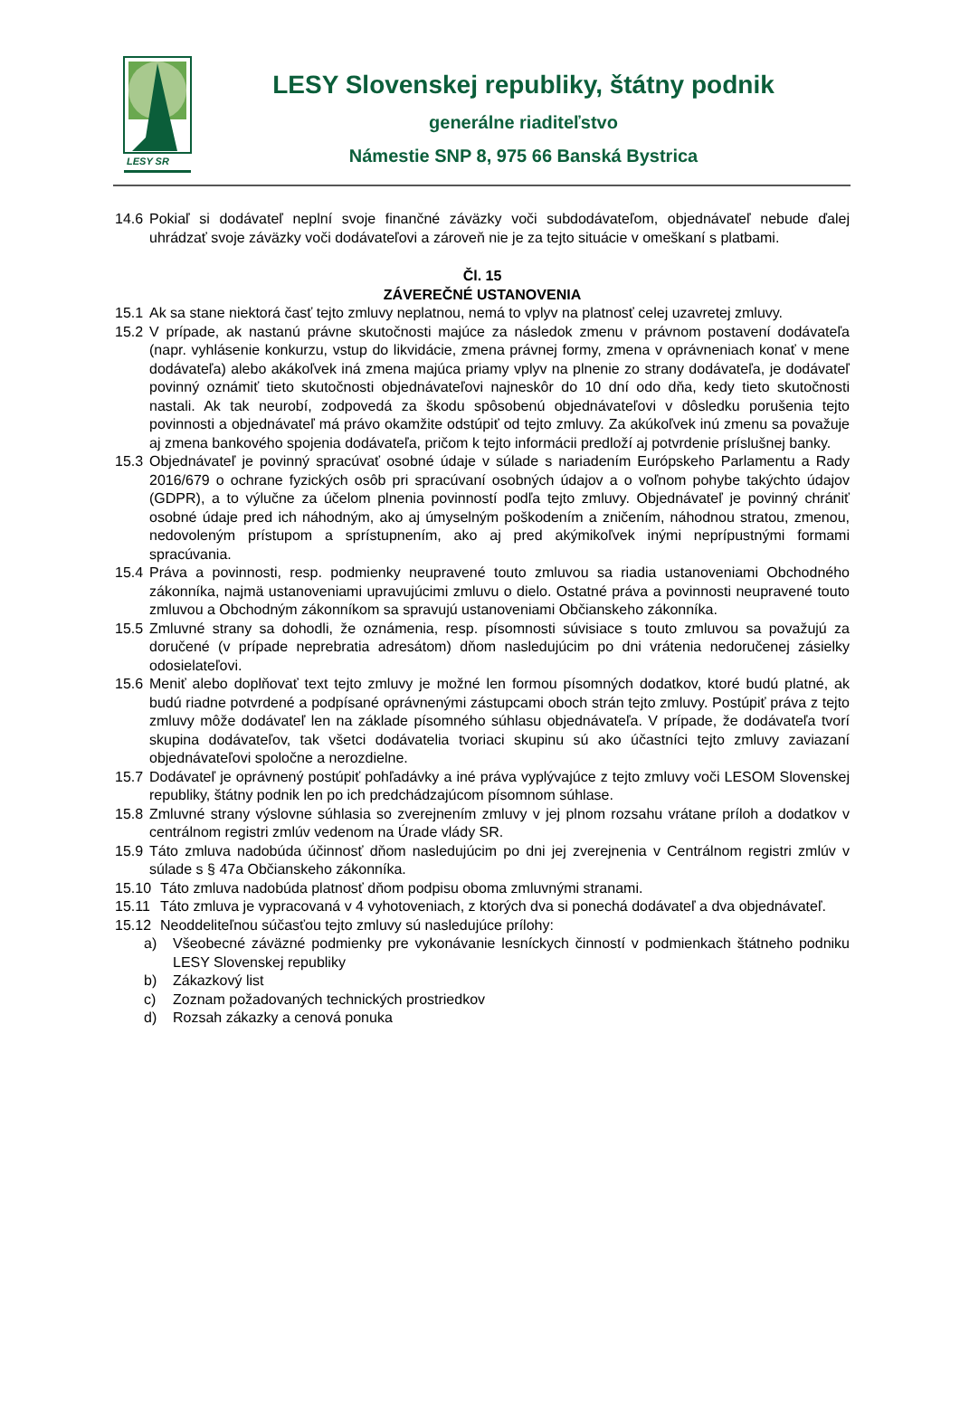LESY SR
LESY Slovenskej republiky, štátny podnik
generálne riaditeľstvo
Námestie SNP 8, 975 66 Banská Bystrica
14.6 Pokiaľ si dodávateľ neplní svoje finančné záväzky voči subdodávateľom, objednávateľ nebude ďalej uhrádzať svoje záväzky voči dodávateľovi a zároveň nie je za tejto situácie v omeškaní s platbami.
Čl. 15
ZÁVEREČNÉ USTANOVENIA
15.1 Ak sa stane niektorá časť tejto zmluvy neplatnou, nemá to vplyv na platnosť celej uzavretej zmluvy.
15.2 V prípade, ak nastanú právne skutočnosti majúce za následok zmenu v právnom postavení dodávateľa (napr. vyhlásenie konkurzu, vstup do likvidácie, zmena právnej formy, zmena v oprávneniach konať v mene dodávateľa) alebo akákoľvek iná zmena majúca priamy vplyv na plnenie zo strany dodávateľa, je dodávateľ povinný oznámiť tieto skutočnosti objednávateľovi najneskôr do 10 dní odo dňa, kedy tieto skutočnosti nastali. Ak tak neurobí, zodpovedá za škodu spôsobenú objednávateľovi v dôsledku porušenia tejto povinnosti a objednávateľ má právo okamžite odstúpiť od tejto zmluvy. Za akúkoľvek inú zmenu sa považuje aj zmena bankového spojenia dodávateľa, pričom k tejto informácii predloží aj potvrdenie príslušnej banky.
15.3 Objednávateľ je povinný spracúvať osobné údaje v súlade s nariadením Európskeho Parlamentu a Rady 2016/679 o ochrane fyzických osôb pri spracúvaní osobných údajov a o voľnom pohybe takýchto údajov (GDPR), a to výlučne za účelom plnenia povinností podľa tejto zmluvy. Objednávateľ je povinný chrániť osobné údaje pred ich náhodným, ako aj úmyselným poškodením a zničením, náhodnou stratou, zmenou, nedovoleným prístupom a sprístupnením, ako aj pred akýmikoľvek inými neprípustnými formami spracúvania.
15.4 Práva a povinnosti, resp. podmienky neupravené touto zmluvou sa riadia ustanoveniami Obchodného zákonníka, najmä ustanoveniami upravujúcimi zmluvu o dielo. Ostatné práva a povinnosti neupravené touto zmluvou a Obchodným zákonníkom sa spravujú ustanoveniami Občianskeho zákonníka.
15.5 Zmluvné strany sa dohodli, že oznámenia, resp. písomnosti súvisiace s touto zmluvou sa považujú za doručené (v prípade neprebratia adresátom) dňom nasledujúcim po dni vrátenia nedoručenej zásielky odosielateľovi.
15.6 Meniť alebo doplňovať text tejto zmluvy je možné len formou písomných dodatkov, ktoré budú platné, ak budú riadne potvrdené a podpísané oprávnenými zástupcami oboch strán tejto zmluvy. Postúpiť práva z tejto zmluvy môže dodávateľ len na základe písomného súhlasu objednávateľa. V prípade, že dodávateľa tvorí skupina dodávateľov, tak všetci dodávatelia tvoriaci skupinu sú ako účastníci tejto zmluvy zaviazaní objednávateľovi spoločne a nerozdielne.
15.7 Dodávateľ je oprávnený postúpiť pohľadávky a iné práva vyplývajúce z tejto zmluvy voči LESOM Slovenskej republiky, štátny podnik len po ich predchádzajúcom písomnom súhlase.
15.8 Zmluvné strany výslovne súhlasia so zverejnením zmluvy v jej plnom rozsahu vrátane príloh a dodatkov v centrálnom registri zmlúv vedenom na Úrade vlády SR.
15.9 Táto zmluva nadobúda účinnosť dňom nasledujúcim po dni jej zverejnenia v Centrálnom registri zmlúv v súlade s § 47a Občianskeho zákonníka.
15.10 Táto zmluva nadobúda platnosť dňom podpisu oboma zmluvnými stranami.
15.11 Táto zmluva je vypracovaná v 4 vyhotoveniach, z ktorých dva si ponechá dodávateľ a dva objednávateľ.
15.12 Neoddeliteľnou súčasťou tejto zmluvy sú nasledujúce prílohy:
a) Všeobecné záväzné podmienky pre vykonávanie lesníckych činností v podmienkach štátneho podniku LESY Slovenskej republiky
b) Zákazkový list
c) Zoznam požadovaných technických prostriedkov
d) Rozsah zákazky a cenová ponuka